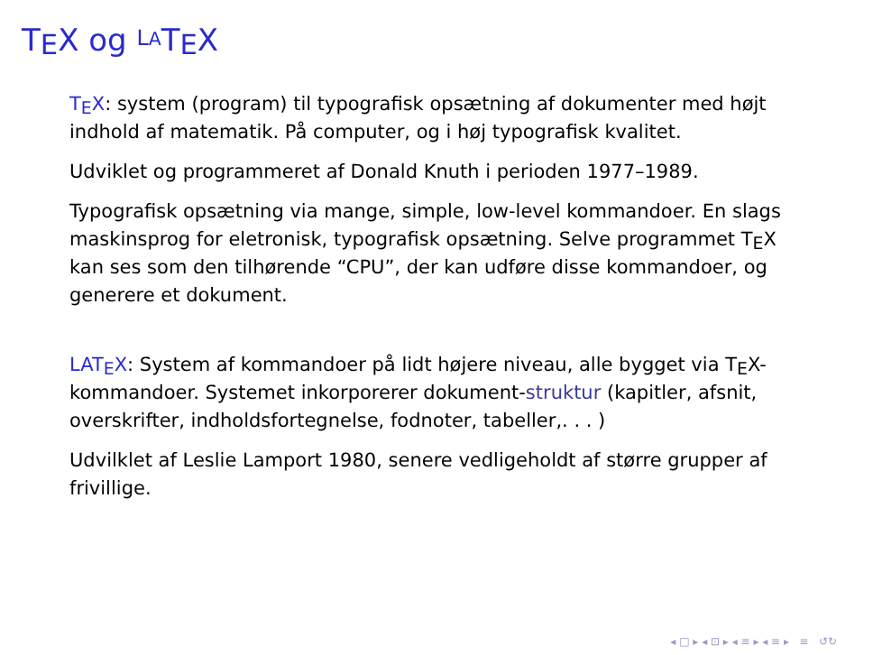TEX og LATEX
TEX: system (program) til typografisk opsætning af dokumenter med højt indhold af matematik. På computer, og i høj typografisk kvalitet.
Udviklet og programmeret af Donald Knuth i perioden 1977–1989.
Typografisk opsætning via mange, simple, low-level kommandoer. En slags maskinsprog for eletronisk, typografisk opsætning. Selve programmet TEX kan ses som den tilhørende “CPU”, der kan udføre disse kommandoer, og generere et dokument.
LATEX: System af kommandoer på lidt højere niveau, alle bygget via TEX-kommandoer. Systemet inkorporerer dokument-struktur (kapitler, afsnit, overskrifter, indholdsfortegnelse, fodnoter, tabeller,. . . )
Udvilklet af Leslie Lamport 1980, senere vedligeholdt af større grupper af frivillige.
◂ □ ▸ ◂ ⊡ ▸ ◂ ≡ ▸ ◂ ≡ ▸ ≡ ↺↻